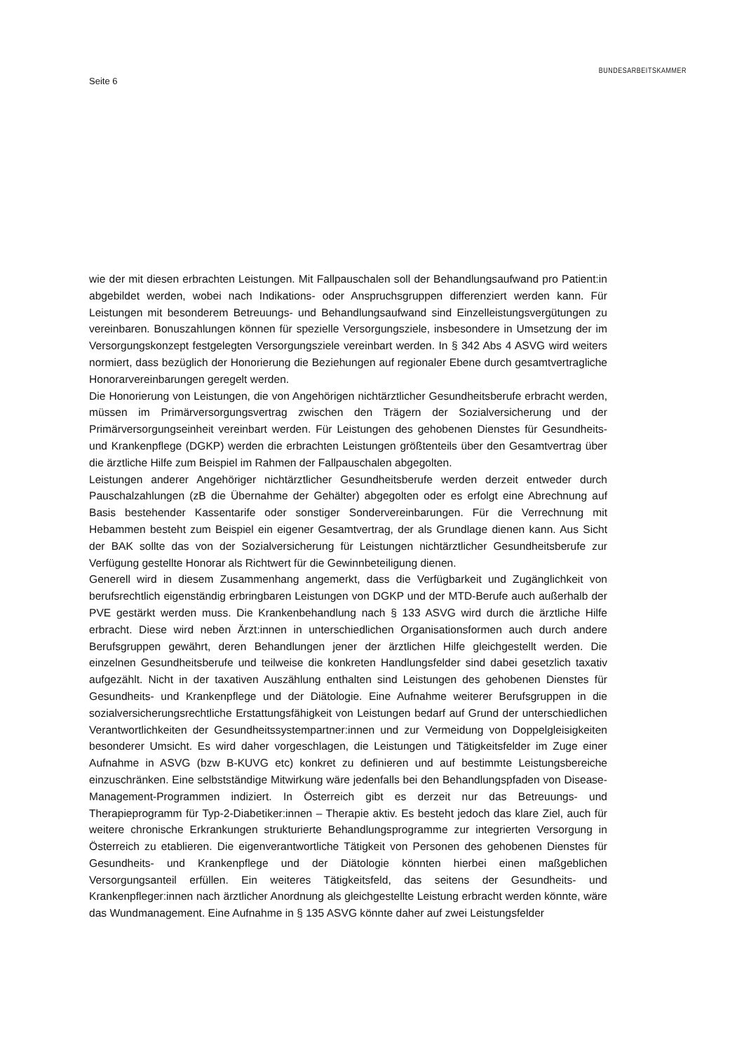Seite 6
BUNDESARBEITSKAMMER
wie der mit diesen erbrachten Leistungen. Mit Fallpauschalen soll der Behandlungsaufwand pro Patient:in abgebildet werden, wobei nach Indikations- oder Anspruchsgruppen differenziert werden kann. Für Leistungen mit besonderem Betreuungs- und Behandlungsaufwand sind Einzelleistungsvergütungen zu vereinbaren. Bonuszahlungen können für spezielle Versorgungsziele, insbesondere in Umsetzung der im Versorgungskonzept festgelegten Versorgungsziele vereinbart werden. In § 342 Abs 4 ASVG wird weiters normiert, dass bezüglich der Honorierung die Beziehungen auf regionaler Ebene durch gesamtvertragliche Honorarvereinbarungen geregelt werden.
Die Honorierung von Leistungen, die von Angehörigen nichtärztlicher Gesundheitsberufe erbracht werden, müssen im Primärversorgungsvertrag zwischen den Trägern der Sozialversicherung und der Primärversorgungseinheit vereinbart werden. Für Leistungen des gehobenen Dienstes für Gesundheits- und Krankenpflege (DGKP) werden die erbrachten Leistungen größtenteils über den Gesamtvertrag über die ärztliche Hilfe zum Beispiel im Rahmen der Fallpauschalen abgegolten.
Leistungen anderer Angehöriger nichtärztlicher Gesundheitsberufe werden derzeit entweder durch Pauschalzahlungen (zB die Übernahme der Gehälter) abgegolten oder es erfolgt eine Abrechnung auf Basis bestehender Kassentarife oder sonstiger Sondervereinbarungen. Für die Verrechnung mit Hebammen besteht zum Beispiel ein eigener Gesamtvertrag, der als Grundlage dienen kann. Aus Sicht der BAK sollte das von der Sozialversicherung für Leistungen nichtärztlicher Gesundheitsberufe zur Verfügung gestellte Honorar als Richtwert für die Gewinnbeteiligung dienen.
Generell wird in diesem Zusammenhang angemerkt, dass die Verfügbarkeit und Zugänglichkeit von berufsrechtlich eigenständig erbringbaren Leistungen von DGKP und der MTD-Berufe auch außerhalb der PVE gestärkt werden muss. Die Krankenbehandlung nach § 133 ASVG wird durch die ärztliche Hilfe erbracht. Diese wird neben Ärzt:innen in unterschiedlichen Organisationsformen auch durch andere Berufsgruppen gewährt, deren Behandlungen jener der ärztlichen Hilfe gleichgestellt werden. Die einzelnen Gesundheitsberufe und teilweise die konkreten Handlungsfelder sind dabei gesetzlich taxativ aufgezählt. Nicht in der taxativen Auszählung enthalten sind Leistungen des gehobenen Dienstes für Gesundheits- und Krankenpflege und der Diätologie. Eine Aufnahme weiterer Berufsgruppen in die sozialversicherungsrechtliche Erstattungsfähigkeit von Leistungen bedarf auf Grund der unterschiedlichen Verantwortlichkeiten der Gesundheitssystempartner:innen und zur Vermeidung von Doppelgleisigkeiten besonderer Umsicht. Es wird daher vorgeschlagen, die Leistungen und Tätigkeitsfelder im Zuge einer Aufnahme in ASVG (bzw B-KUVG etc) konkret zu definieren und auf bestimmte Leistungsbereiche einzuschränken. Eine selbstständige Mitwirkung wäre jedenfalls bei den Behandlungspfaden von Disease-Management-Programmen indiziert. In Österreich gibt es derzeit nur das Betreuungs- und Therapieprogramm für Typ-2-Diabetiker:innen – Therapie aktiv. Es besteht jedoch das klare Ziel, auch für weitere chronische Erkrankungen strukturierte Behandlungsprogramme zur integrierten Versorgung in Österreich zu etablieren. Die eigenverantwortliche Tätigkeit von Personen des gehobenen Dienstes für Gesundheits- und Krankenpflege und der Diätologie könnten hierbei einen maßgeblichen Versorgungsanteil erfüllen. Ein weiteres Tätigkeitsfeld, das seitens der Gesundheits- und Krankenpfleger:innen nach ärztlicher Anordnung als gleichgestellte Leistung erbracht werden könnte, wäre das Wundmanagement. Eine Aufnahme in § 135 ASVG könnte daher auf zwei Leistungsfelder